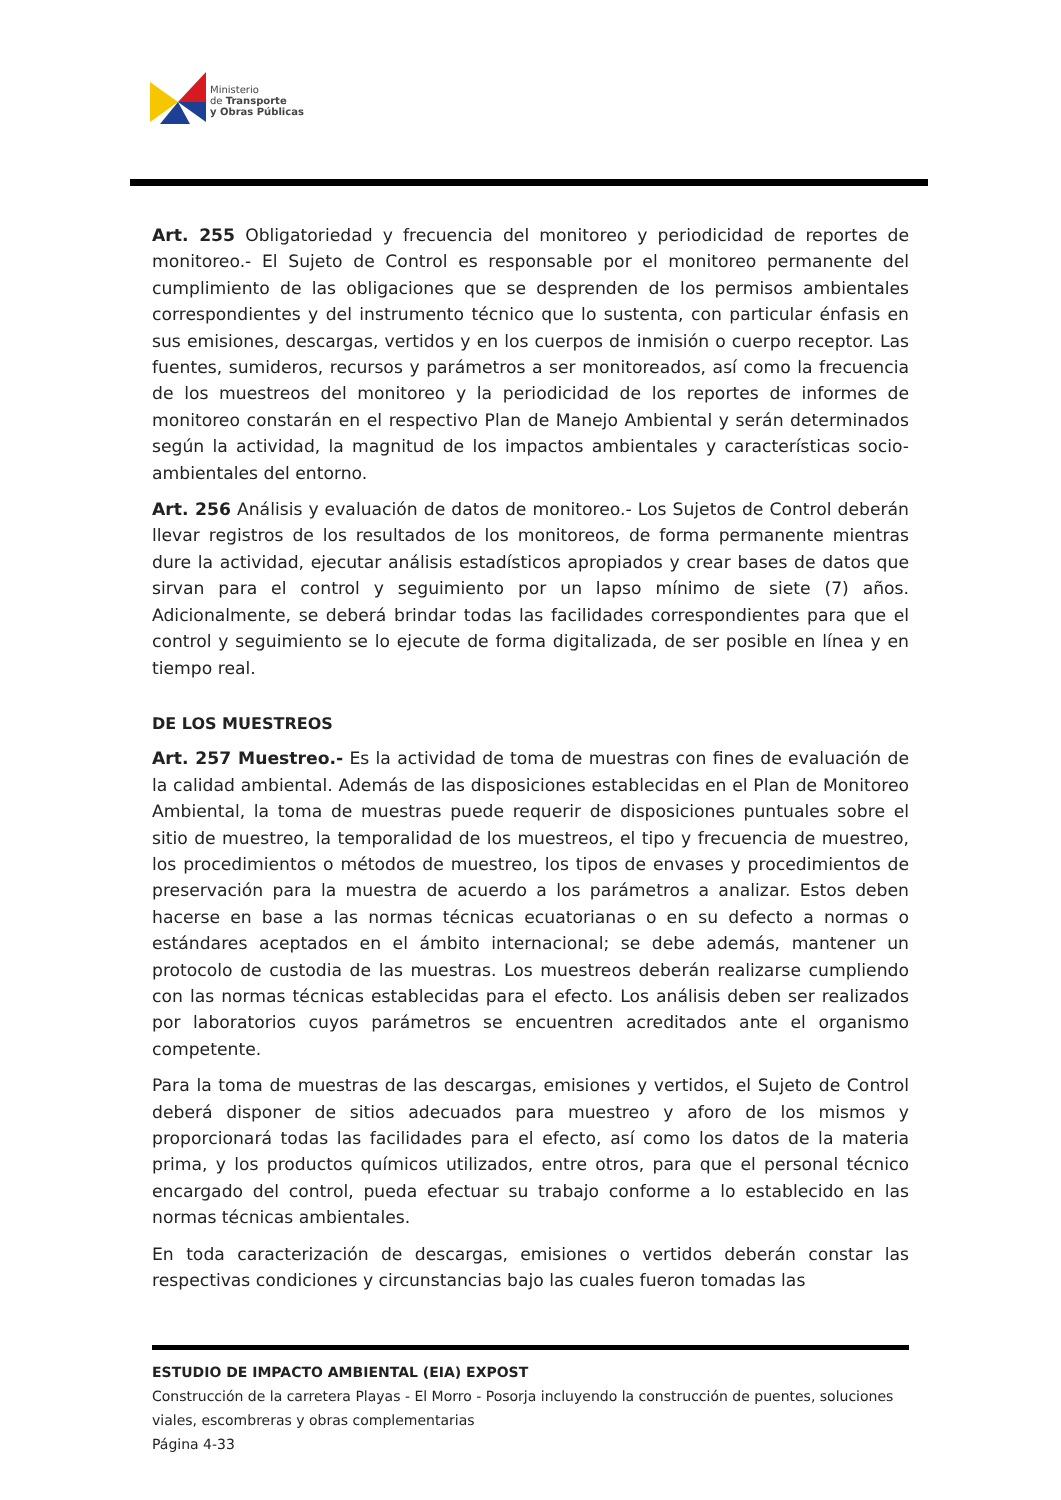Ministerio
de Transporte
y Obras Públicas
Art. 255 Obligatoriedad y frecuencia del monitoreo y periodicidad de reportes de monitoreo.- El Sujeto de Control es responsable por el monitoreo permanente del cumplimiento de las obligaciones que se desprenden de los permisos ambientales correspondientes y del instrumento técnico que lo sustenta, con particular énfasis en sus emisiones, descargas, vertidos y en los cuerpos de inmisión o cuerpo receptor. Las fuentes, sumideros, recursos y parámetros a ser monitoreados, así como la frecuencia de los muestreos del monitoreo y la periodicidad de los reportes de informes de monitoreo constarán en el respectivo Plan de Manejo Ambiental y serán determinados según la actividad, la magnitud de los impactos ambientales y características socio-ambientales del entorno.
Art. 256 Análisis y evaluación de datos de monitoreo.- Los Sujetos de Control deberán llevar registros de los resultados de los monitoreos, de forma permanente mientras dure la actividad, ejecutar análisis estadísticos apropiados y crear bases de datos que sirvan para el control y seguimiento por un lapso mínimo de siete (7) años. Adicionalmente, se deberá brindar todas las facilidades correspondientes para que el control y seguimiento se lo ejecute de forma digitalizada, de ser posible en línea y en tiempo real.
DE LOS MUESTREOS
Art. 257 Muestreo.- Es la actividad de toma de muestras con fines de evaluación de la calidad ambiental. Además de las disposiciones establecidas en el Plan de Monitoreo Ambiental, la toma de muestras puede requerir de disposiciones puntuales sobre el sitio de muestreo, la temporalidad de los muestreos, el tipo y frecuencia de muestreo, los procedimientos o métodos de muestreo, los tipos de envases y procedimientos de preservación para la muestra de acuerdo a los parámetros a analizar. Estos deben hacerse en base a las normas técnicas ecuatorianas o en su defecto a normas o estándares aceptados en el ámbito internacional; se debe además, mantener un protocolo de custodia de las muestras. Los muestreos deberán realizarse cumpliendo con las normas técnicas establecidas para el efecto. Los análisis deben ser realizados por laboratorios cuyos parámetros se encuentren acreditados ante el organismo competente.
Para la toma de muestras de las descargas, emisiones y vertidos, el Sujeto de Control deberá disponer de sitios adecuados para muestreo y aforo de los mismos y proporcionará todas las facilidades para el efecto, así como los datos de la materia prima, y los productos químicos utilizados, entre otros, para que el personal técnico encargado del control, pueda efectuar su trabajo conforme a lo establecido en las normas técnicas ambientales.
En toda caracterización de descargas, emisiones o vertidos deberán constar las respectivas condiciones y circunstancias bajo las cuales fueron tomadas las
ESTUDIO DE IMPACTO AMBIENTAL (EIA) EXPOST
Construcción de la carretera Playas - El Morro - Posorja incluyendo la construcción de puentes, soluciones viales, escombreras y obras complementarias
Página 4-33